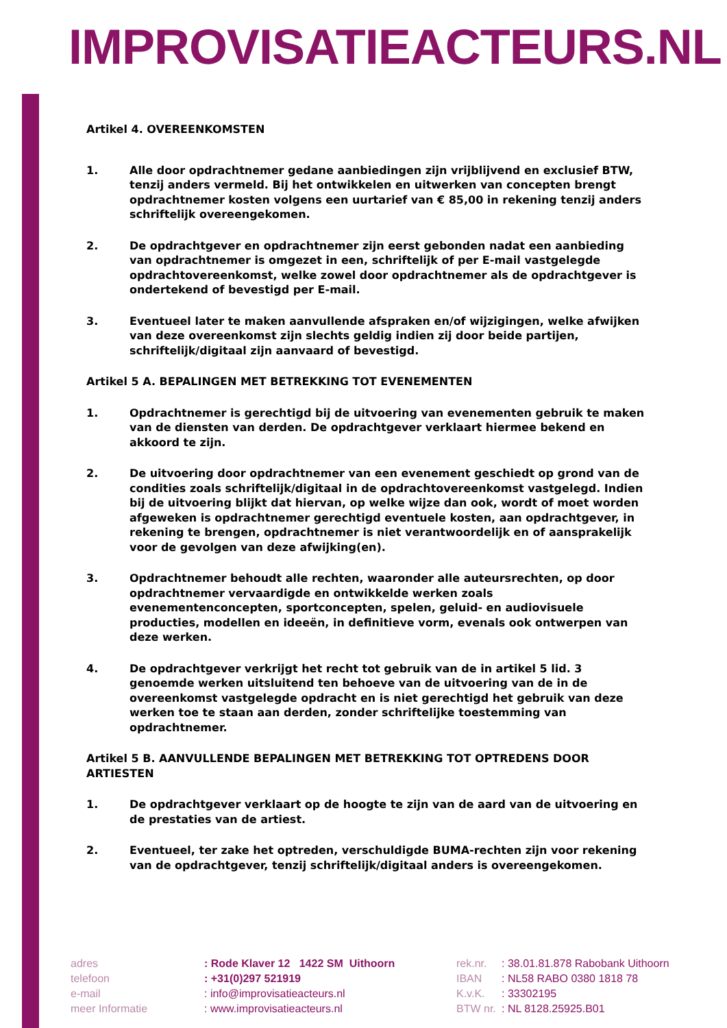IMPROVISATIEACTEURS.NL
Artikel 4. OVEREENKOMSTEN
1. Alle door opdrachtnemer gedane aanbiedingen zijn vrijblijvend en exclusief BTW, tenzij anders vermeld. Bij het ontwikkelen en uitwerken van concepten brengt opdrachtnemer kosten volgens een uurtarief van € 85,00 in rekening tenzij anders schriftelijk overeengekomen.
2. De opdrachtgever en opdrachtnemer zijn eerst gebonden nadat een aanbieding van opdrachtnemer is omgezet in een, schriftelijk of per E-mail vastgelegde opdrachtovereenkomst, welke zowel door opdrachtnemer als de opdrachtgever is ondertekend of bevestigd per E-mail.
3. Eventueel later te maken aanvullende afspraken en/of wijzigingen, welke afwijken van deze overeenkomst zijn slechts geldig indien zij door beide partijen, schriftelijk/digitaal zijn aanvaard of bevestigd.
Artikel 5 A. BEPALINGEN MET BETREKKING TOT EVENEMENTEN
1. Opdrachtnemer is gerechtigd bij de uitvoering van evenementen gebruik te maken van de diensten van derden. De opdrachtgever verklaart hiermee bekend en akkoord te zijn.
2. De uitvoering door opdrachtnemer van een evenement geschiedt op grond van de condities zoals schriftelijk/digitaal in de opdrachtovereenkomst vastgelegd. Indien bij de uitvoering blijkt dat hiervan, op welke wijze dan ook, wordt of moet worden afgeweken is opdrachtnemer gerechtigd eventuele kosten, aan opdrachtgever, in rekening te brengen, opdrachtnemer is niet verantwoordelijk en of aansprakelijk voor de gevolgen van deze afwijking(en).
3. Opdrachtnemer behoudt alle rechten, waaronder alle auteursrechten, op door opdrachtnemer vervaardigde en ontwikkelde werken zoals evenementenconcepten, sportconcepten, spelen, geluid- en audiovisuele producties, modellen en ideeën, in definitieve vorm, evenals ook ontwerpen van deze werken.
4. De opdrachtgever verkrijgt het recht tot gebruik van de in artikel 5 lid. 3 genoemde werken uitsluitend ten behoeve van de uitvoering van de in de overeenkomst vastgelegde opdracht en is niet gerechtigd het gebruik van deze werken toe te staan aan derden, zonder schriftelijke toestemming van opdrachtnemer.
Artikel 5 B. AANVULLENDE BEPALINGEN MET BETREKKING TOT OPTREDENS DOOR ARTIESTEN
1. De opdrachtgever verklaart op de hoogte te zijn van de aard van de uitvoering en de prestaties van de artiest.
2. Eventueel, ter zake het optreden, verschuldigde BUMA-rechten zijn voor rekening van de opdrachtgever, tenzij schriftelijk/digitaal anders is overeengekomen.
adres
telefoon
e-mail
meer Informatie
: Rode Klaver 12 1422 SM Uithoorn
: +31(0)297 521919
: info@improvisatieacteurs.nl
: www.improvisatieacteurs.nl
rek.nr.
IBAN
K.v.K.
BTW nr.
: 38.01.81.878 Rabobank Uithoorn
: NL58 RABO 0380 1818 78
: 33302195
: NL 8128.25925.B01